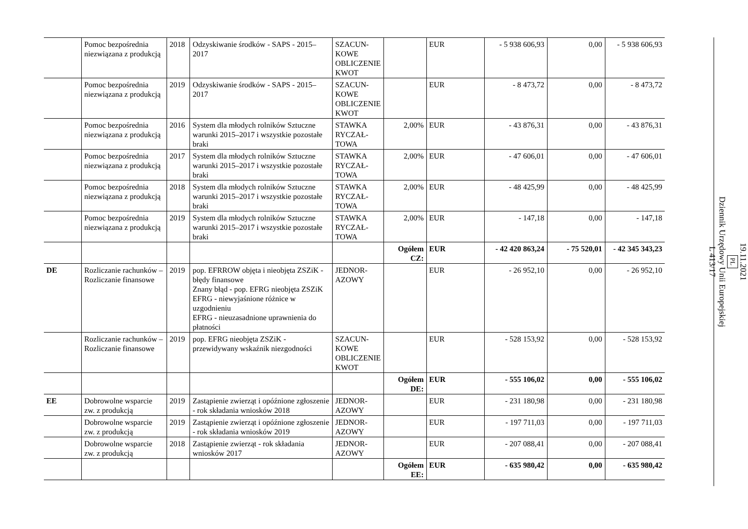| | Pomoc bezpośrednia niezwiązana z produkcją | 2018 | Odzyskiwanie środków - SAPS - 2015–2017 | SZACUN-KOWE OBLICZENIE KWOT | | EUR | - 5 938 606,93 | 0,00 | - 5 938 606,93 |
| | Pomoc bezpośrednia niezwiązana z produkcją | 2019 | Odzyskiwanie środków - SAPS - 2015–2017 | SZACUN-KOWE OBLICZENIE KWOT | | EUR | - 8 473,72 | 0,00 | - 8 473,72 |
| | Pomoc bezpośrednia niezwiązana z produkcją | 2016 | System dla młodych rolników Sztuczne warunki 2015–2017 i wszystkie pozostałe braki | STAWKA RYCZAŁ-TOWA | 2,00% | EUR | - 43 876,31 | 0,00 | - 43 876,31 |
| | Pomoc bezpośrednia niezwiązana z produkcją | 2017 | System dla młodych rolników Sztuczne warunki 2015–2017 i wszystkie pozostałe braki | STAWKA RYCZAŁ-TOWA | 2,00% | EUR | - 47 606,01 | 0,00 | - 47 606,01 |
| | Pomoc bezpośrednia niezwiązana z produkcją | 2018 | System dla młodych rolników Sztuczne warunki 2015–2017 i wszystkie pozostałe braki | STAWKA RYCZAŁ-TOWA | 2,00% | EUR | - 48 425,99 | 0,00 | - 48 425,99 |
| | Pomoc bezpośrednia niezwiązana z produkcją | 2019 | System dla młodych rolników Sztuczne warunki 2015–2017 i wszystkie pozostałe braki | STAWKA RYCZAŁ-TOWA | 2,00% | EUR | - 147,18 | 0,00 | - 147,18 |
| | | | | | Ogółem CZ: | EUR | - 42 420 863,24 | - 75 520,01 | - 42 345 343,23 |
| DE | Rozliczanie rachunków – Rozliczanie finansowe | 2019 | pop. EFRROW objęta i nieobjęta ZSZiK - błędy finansowe Znany błąd - pop. EFRG nieobjęta ZSZiK EFRG - niewyjaśnione różnice w uzgodnieniu EFRG - nieuzasadnione uprawnienia do płatności | JEDNOR-AZOWY | | EUR | - 26 952,10 | 0,00 | - 26 952,10 |
| | Rozliczanie rachunków – Rozliczanie finansowe | 2019 | pop. EFRG nieobjęta ZSZiK - przewidywany wskaźnik niezgodności | SZACUN-KOWE OBLICZENIE KWOT | | EUR | - 528 153,92 | 0,00 | - 528 153,92 |
| | | | | | Ogółem DE: | EUR | - 555 106,02 | 0,00 | - 555 106,02 |
| EE | Dobrowolne wsparcie zw. z produkcją | 2019 | Zastąpienie zwierząt i opóźnione zgłoszenie - rok składania wniosków 2018 | JEDNOR-AZOWY | | EUR | - 231 180,98 | 0,00 | - 231 180,98 |
| | Dobrowolne wsparcie zw. z produkcją | 2019 | Zastąpienie zwierząt i opóźnione zgłoszenie - rok składania wniosków 2019 | JEDNOR-AZOWY | | EUR | - 197 711,03 | 0,00 | - 197 711,03 |
| | Dobrowolne wsparcie zw. z produkcją | 2018 | Zastąpienie zwierząt - rok składania wniosków 2017 | JEDNOR-AZOWY | | EUR | - 207 088,41 | 0,00 | - 207 088,41 |
| | | | | | Ogółem EE: | EUR | - 635 980,42 | 0,00 | - 635 980,42 |
19.11.2021
PL
Dziennik Urzędowy Unii Europejskiej
L 413/17